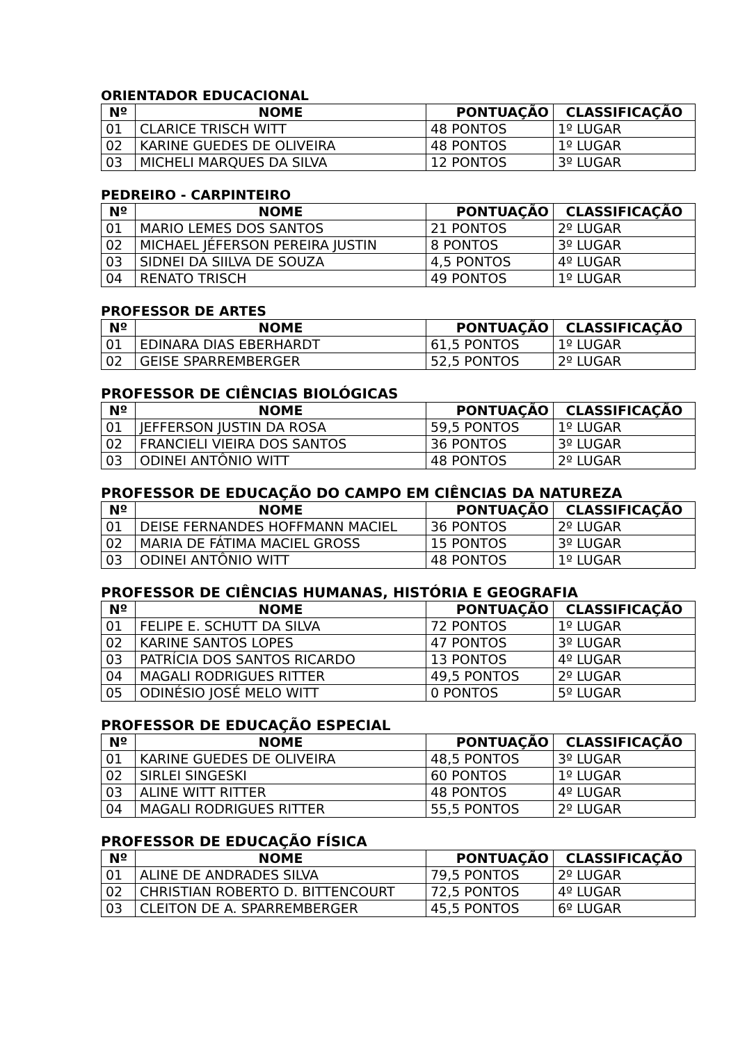ORIENTADOR EDUCACIONAL
| Nº | NOME | PONTUAÇÃO | CLASSIFICAÇÃO |
| --- | --- | --- | --- |
| 01 | CLARICE TRISCH WITT | 48 PONTOS | 1º LUGAR |
| 02 | KARINE GUEDES DE OLIVEIRA | 48 PONTOS | 1º LUGAR |
| 03 | MICHELI MARQUES DA SILVA | 12 PONTOS | 3º LUGAR |
PEDREIRO - CARPINTEIRO
| Nº | NOME | PONTUAÇÃO | CLASSIFICAÇÃO |
| --- | --- | --- | --- |
| 01 | MARIO LEMES DOS SANTOS | 21 PONTOS | 2º LUGAR |
| 02 | MICHAEL JÉFERSON PEREIRA JUSTIN | 8 PONTOS | 3º LUGAR |
| 03 | SIDNEI DA SIILVA DE SOUZA | 4,5 PONTOS | 4º LUGAR |
| 04 | RENATO TRISCH | 49 PONTOS | 1º LUGAR |
PROFESSOR DE ARTES
| Nº | NOME | PONTUAÇÃO | CLASSIFICAÇÃO |
| --- | --- | --- | --- |
| 01 | EDINARA DIAS EBERHARDT | 61,5 PONTOS | 1º LUGAR |
| 02 | GEISE SPARREMBERGER | 52,5 PONTOS | 2º LUGAR |
PROFESSOR DE CIÊNCIAS BIOLÓGICAS
| Nº | NOME | PONTUAÇÃO | CLASSIFICAÇÃO |
| --- | --- | --- | --- |
| 01 | JEFFERSON JUSTIN DA ROSA | 59,5 PONTOS | 1º LUGAR |
| 02 | FRANCIELI VIEIRA DOS SANTOS | 36 PONTOS | 3º LUGAR |
| 03 | ODINEI ANTÔNIO WITT | 48 PONTOS | 2º LUGAR |
PROFESSOR DE EDUCAÇÃO DO CAMPO EM CIÊNCIAS DA NATUREZA
| Nº | NOME | PONTUAÇÃO | CLASSIFICAÇÃO |
| --- | --- | --- | --- |
| 01 | DEISE FERNANDES HOFFMANN MACIEL | 36 PONTOS | 2º LUGAR |
| 02 | MARIA DE FÁTIMA MACIEL GROSS | 15 PONTOS | 3º LUGAR |
| 03 | ODINEI ANTÔNIO WITT | 48 PONTOS | 1º LUGAR |
PROFESSOR DE CIÊNCIAS HUMANAS, HISTÓRIA E GEOGRAFIA
| Nº | NOME | PONTUAÇÃO | CLASSIFICAÇÃO |
| --- | --- | --- | --- |
| 01 | FELIPE E. SCHUTT DA SILVA | 72 PONTOS | 1º LUGAR |
| 02 | KARINE SANTOS LOPES | 47 PONTOS | 3º LUGAR |
| 03 | PATRÍCIA DOS SANTOS RICARDO | 13 PONTOS | 4º LUGAR |
| 04 | MAGALI RODRIGUES RITTER | 49,5 PONTOS | 2º LUGAR |
| 05 | ODINÉSIO JOSÉ MELO WITT | 0 PONTOS | 5º LUGAR |
PROFESSOR DE EDUCAÇÃO ESPECIAL
| Nº | NOME | PONTUAÇÃO | CLASSIFICAÇÃO |
| --- | --- | --- | --- |
| 01 | KARINE GUEDES DE OLIVEIRA | 48,5 PONTOS | 3º LUGAR |
| 02 | SIRLEI SINGESKI | 60 PONTOS | 1º LUGAR |
| 03 | ALINE WITT RITTER | 48 PONTOS | 4º LUGAR |
| 04 | MAGALI RODRIGUES RITTER | 55,5 PONTOS | 2º LUGAR |
PROFESSOR DE EDUCAÇÃO FÍSICA
| Nº | NOME | PONTUAÇÃO | CLASSIFICAÇÃO |
| --- | --- | --- | --- |
| 01 | ALINE DE ANDRADES SILVA | 79,5 PONTOS | 2º LUGAR |
| 02 | CHRISTIAN ROBERTO D. BITTENCOURT | 72,5 PONTOS | 4º LUGAR |
| 03 | CLEITON DE A. SPARREMBERGER | 45,5 PONTOS | 6º LUGAR |